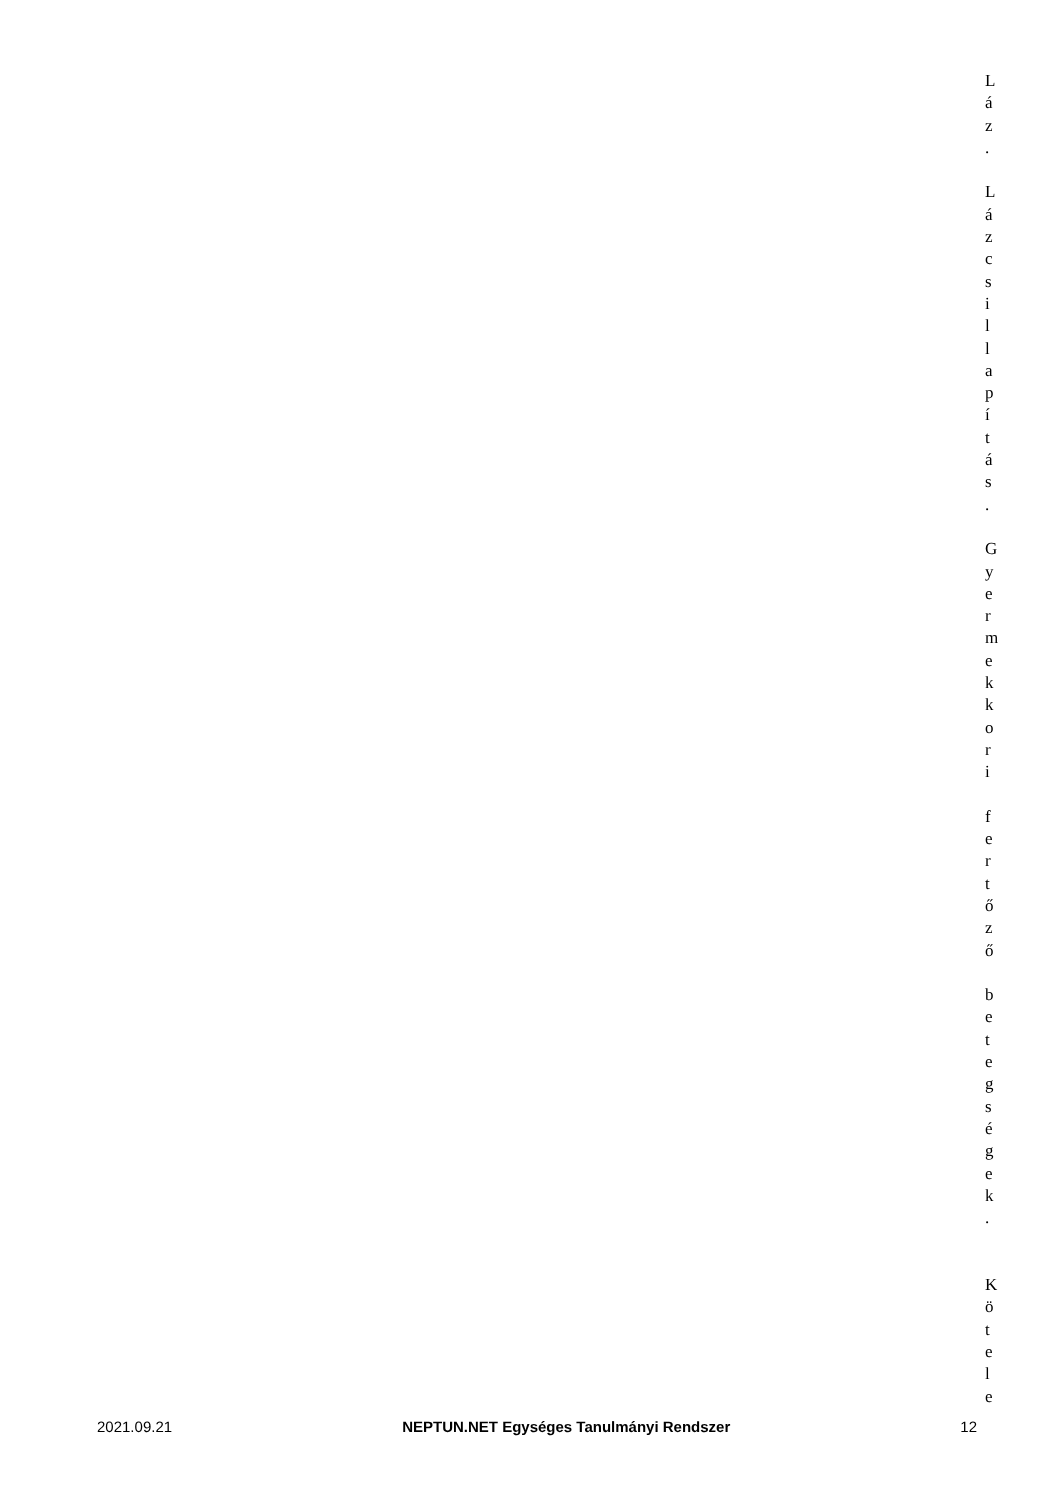L
á
z
.
L
á
z
c
s
i
l
l
a
p
í
t
á
s
.
G
y
e
r
m
e
k
k
o
r
i
f
e
r
t
ő
z
ő
b
e
t
e
g
s
é
g
e
k
.
K
ö
t
e
l
e
2021.09.21 NEPTUN.NET Egységes Tanulmányi Rendszer 12